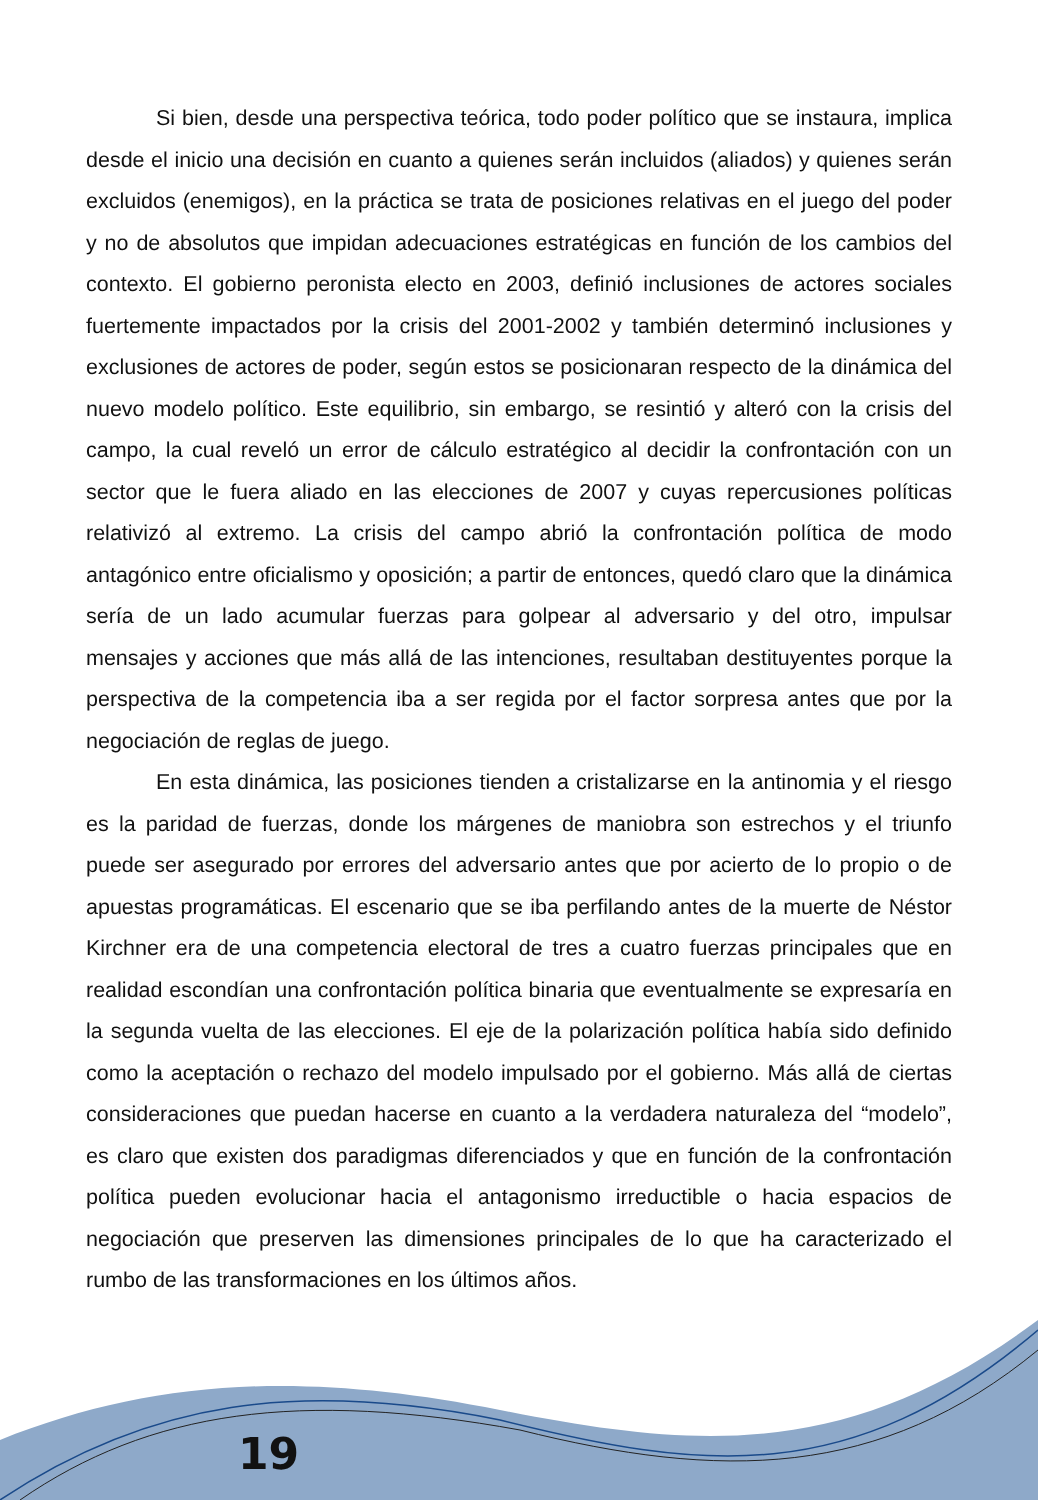Si bien, desde una perspectiva teórica, todo poder político que se instaura, implica desde el inicio una decisión en cuanto a quienes serán incluidos (aliados) y quienes serán excluidos (enemigos), en la práctica se trata de posiciones relativas en el juego del poder y no de absolutos que impidan adecuaciones estratégicas en función de los cambios del contexto. El gobierno peronista electo en 2003, definió inclusiones de actores sociales fuertemente impactados por la crisis del 2001-2002 y también determinó inclusiones y exclusiones de actores de poder, según estos se posicionaran respecto de la dinámica del nuevo modelo político. Este equilibrio, sin embargo, se resintió y alteró con la crisis del campo, la cual reveló un error de cálculo estratégico al decidir la confrontación con un sector que le fuera aliado en las elecciones de 2007 y cuyas repercusiones políticas relativizó al extremo. La crisis del campo abrió la confrontación política de modo antagónico entre oficialismo y oposición; a partir de entonces, quedó claro que la dinámica sería de un lado acumular fuerzas para golpear al adversario y del otro, impulsar mensajes y acciones que más allá de las intenciones, resultaban destituyentes porque la perspectiva de la competencia iba a ser regida por el factor sorpresa antes que por la negociación de reglas de juego.
En esta dinámica, las posiciones tienden a cristalizarse en la antinomia y el riesgo es la paridad de fuerzas, donde los márgenes de maniobra son estrechos y el triunfo puede ser asegurado por errores del adversario antes que por acierto de lo propio o de apuestas programáticas. El escenario que se iba perfilando antes de la muerte de Néstor Kirchner era de una competencia electoral de tres a cuatro fuerzas principales que en realidad escondían una confrontación política binaria que eventualmente se expresaría en la segunda vuelta de las elecciones. El eje de la polarización política había sido definido como la aceptación o rechazo del modelo impulsado por el gobierno. Más allá de ciertas consideraciones que puedan hacerse en cuanto a la verdadera naturaleza del “modelo”, es claro que existen dos paradigmas diferenciados y que en función de la confrontación política pueden evolucionar hacia el antagonismo irreductible o hacia espacios de negociación que preserven las dimensiones principales de lo que ha caracterizado el rumbo de las transformaciones en los últimos años.
19